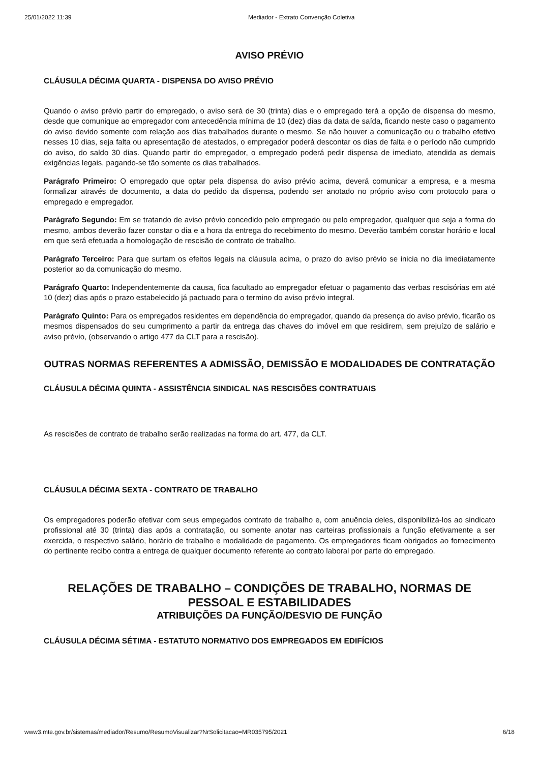25/01/2022 11:39 Mediador - Extrato Convenção Coletiva
AVISO PRÉVIO
CLÁUSULA DÉCIMA QUARTA - DISPENSA DO AVISO PRÉVIO
Quando o aviso prévio partir do empregado, o aviso será de 30 (trinta) dias e o empregado terá a opção de dispensa do mesmo, desde que comunique ao empregador com antecedência mínima de 10 (dez) dias da data de saída, ficando neste caso o pagamento do aviso devido somente com relação aos dias trabalhados durante o mesmo. Se não houver a comunicação ou o trabalho efetivo nesses 10 dias, seja falta ou apresentação de atestados, o empregador poderá descontar os dias de falta e o período não cumprido do aviso, do saldo 30 dias. Quando partir do empregador, o empregado poderá pedir dispensa de imediato, atendida as demais exigências legais, pagando-se tão somente os dias trabalhados.
Parágrafo Primeiro: O empregado que optar pela dispensa do aviso prévio acima, deverá comunicar a empresa, e a mesma formalizar através de documento, a data do pedido da dispensa, podendo ser anotado no próprio aviso com protocolo para o empregado e empregador.
Parágrafo Segundo: Em se tratando de aviso prévio concedido pelo empregado ou pelo empregador, qualquer que seja a forma do mesmo, ambos deverão fazer constar o dia e a hora da entrega do recebimento do mesmo. Deverão também constar horário e local em que será efetuada a homologação de rescisão de contrato de trabalho.
Parágrafo Terceiro: Para que surtam os efeitos legais na cláusula acima, o prazo do aviso prévio se inicia no dia imediatamente posterior ao da comunicação do mesmo.
Parágrafo Quarto: Independentemente da causa, fica facultado ao empregador efetuar o pagamento das verbas rescisórias em até 10 (dez) dias após o prazo estabelecido já pactuado para o termino do aviso prévio integral.
Parágrafo Quinto: Para os empregados residentes em dependência do empregador, quando da presença do aviso prévio, ficarão os mesmos dispensados do seu cumprimento a partir da entrega das chaves do imóvel em que residirem, sem prejuízo de salário e aviso prévio, (observando o artigo 477 da CLT para a rescisão).
OUTRAS NORMAS REFERENTES A ADMISSÃO, DEMISSÃO E MODALIDADES DE CONTRATAÇÃO
CLÁUSULA DÉCIMA QUINTA - ASSISTÊNCIA SINDICAL NAS RESCISÕES CONTRATUAIS
As rescisões de contrato de trabalho serão realizadas na forma do art. 477, da CLT.
CLÁUSULA DÉCIMA SEXTA - CONTRATO DE TRABALHO
Os empregadores poderão efetivar com seus empegados contrato de trabalho e, com anuência deles, disponibilizá-los ao sindicato profissional até 30 (trinta) dias após a contratação, ou somente anotar nas carteiras profissionais a função efetivamente a ser exercida, o respectivo salário, horário de trabalho e modalidade de pagamento. Os empregadores ficam obrigados ao fornecimento do pertinente recibo contra a entrega de qualquer documento referente ao contrato laboral por parte do empregado.
RELAÇÕES DE TRABALHO – CONDIÇÕES DE TRABALHO, NORMAS DE PESSOAL E ESTABILIDADES
ATRIBUIÇÕES DA FUNÇÃO/DESVIO DE FUNÇÃO
CLÁUSULA DÉCIMA SÉTIMA - ESTATUTO NORMATIVO DOS EMPREGADOS EM EDIFÍCIOS
www3.mte.gov.br/sistemas/mediador/Resumo/ResumoVisualizar?NrSolicitacao=MR035795/2021 6/18